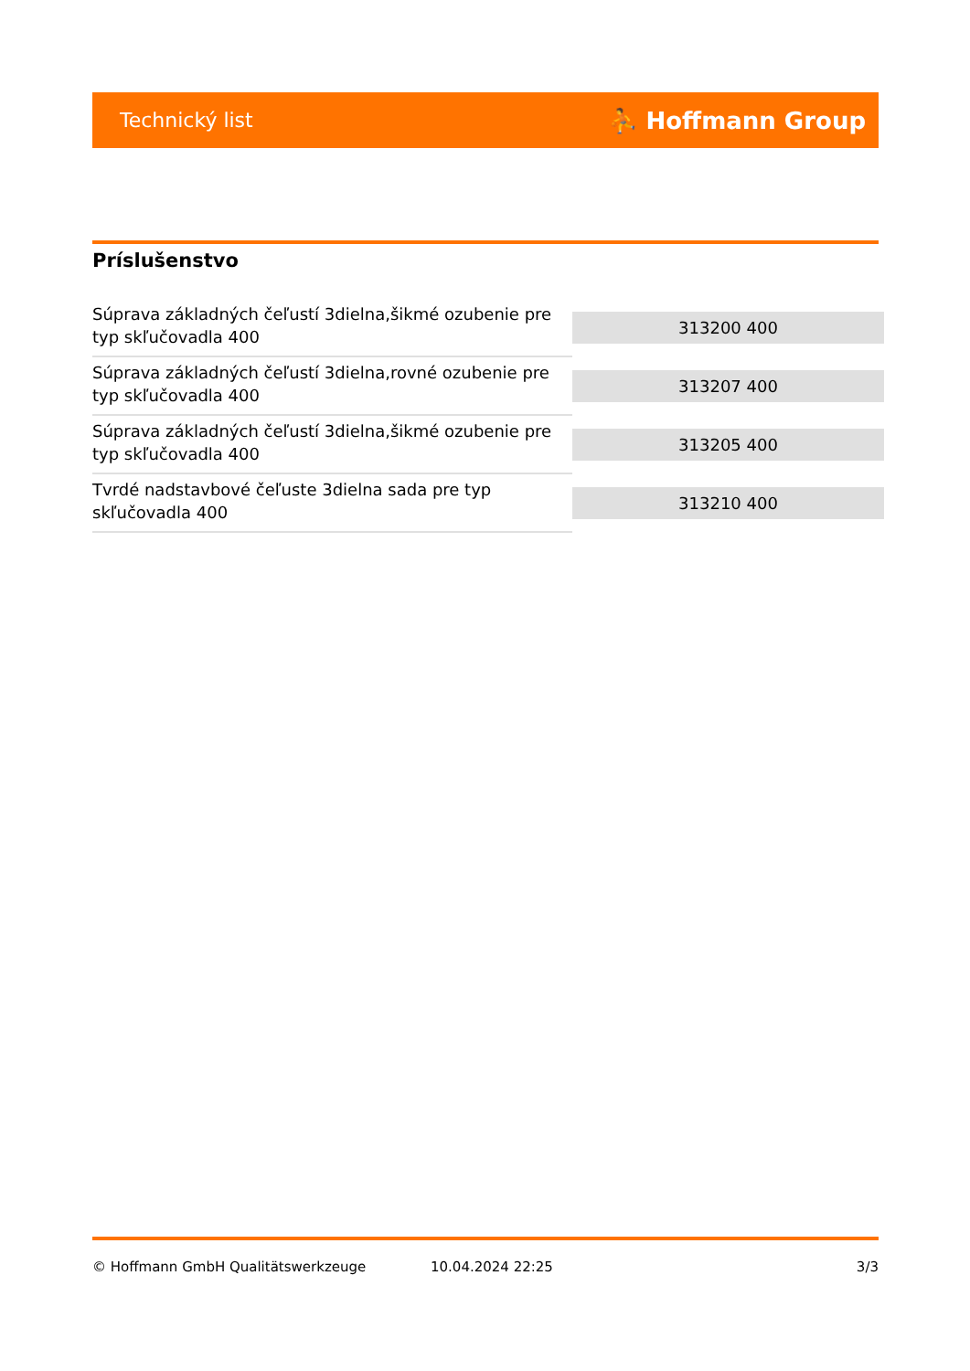Technický list ⛹ Hoffmann Group
Príslušenstvo
| Súprava základných čeľustí 3dielna,šikmé ozubenie pre typ skľučovadla 400 | 313200 400 |
| Súprava základných čeľustí 3dielna,rovné ozubenie pre typ skľučovadla 400 | 313207 400 |
| Súprava základných čeľustí 3dielna,šikmé ozubenie pre typ skľučovadla 400 | 313205 400 |
| Tvrdé nadstavbové čeľuste 3dielna sada pre typ skľučovadla 400 | 313210 400 |
© Hoffmann GmbH Qualitätswerkzeuge 10.04.2024 22:25 3/3